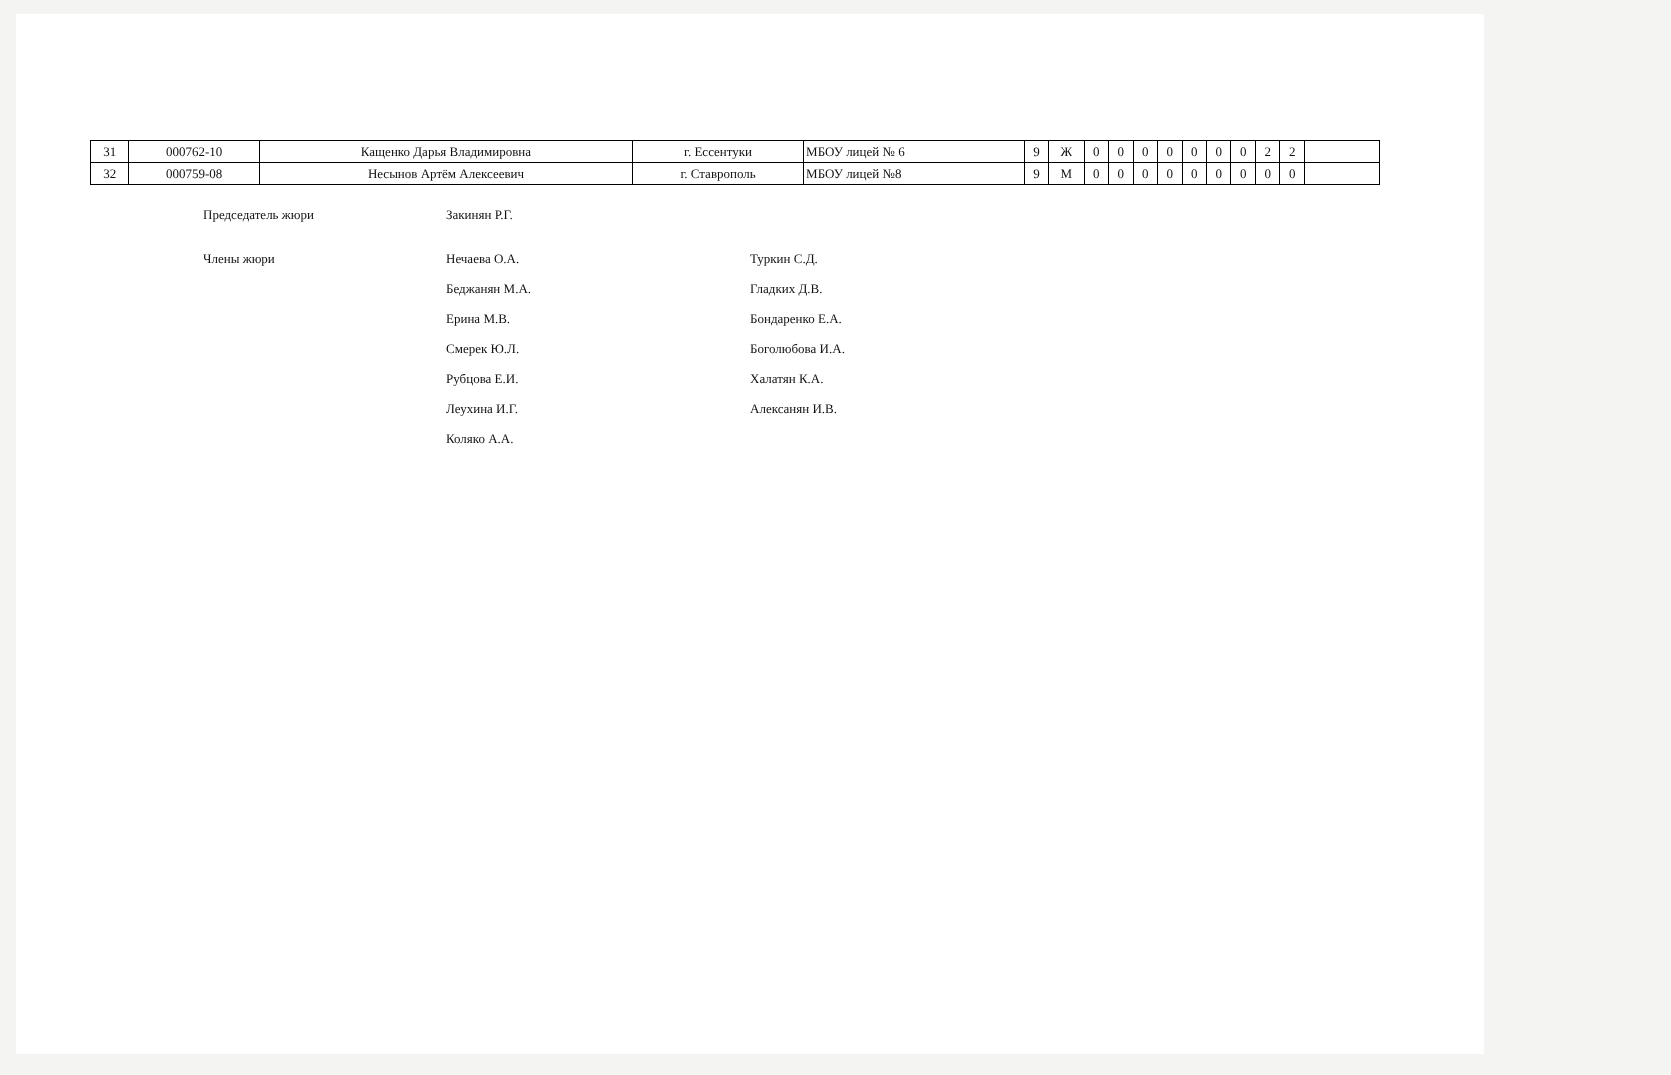| 31 | 000762-10 | Кащенко Дарья Владимировна | г. Ессентуки | МБОУ лицей № 6 | 9 | Ж | 0 | 0 | 0 | 0 | 0 | 0 | 0 | 2 | 2 | |
| 32 | 000759-08 | Несынов Артём Алексеевич | г. Ставрополь | МБОУ лицей №8 | 9 | М | 0 | 0 | 0 | 0 | 0 | 0 | 0 | 0 | 0 | |
Председатель жюри
Закинян Р.Г.
Члены жюри
Нечаева О.А.
Туркин С.Д.
Беджанян М.А.
Гладких Д.В.
Ерина М.В.
Бондаренко Е.А.
Смерек Ю.Л.
Боголюбова И.А.
Рубцова Е.И.
Халатян К.А.
Леухина И.Г.
Алексанян И.В.
Коляко А.А.